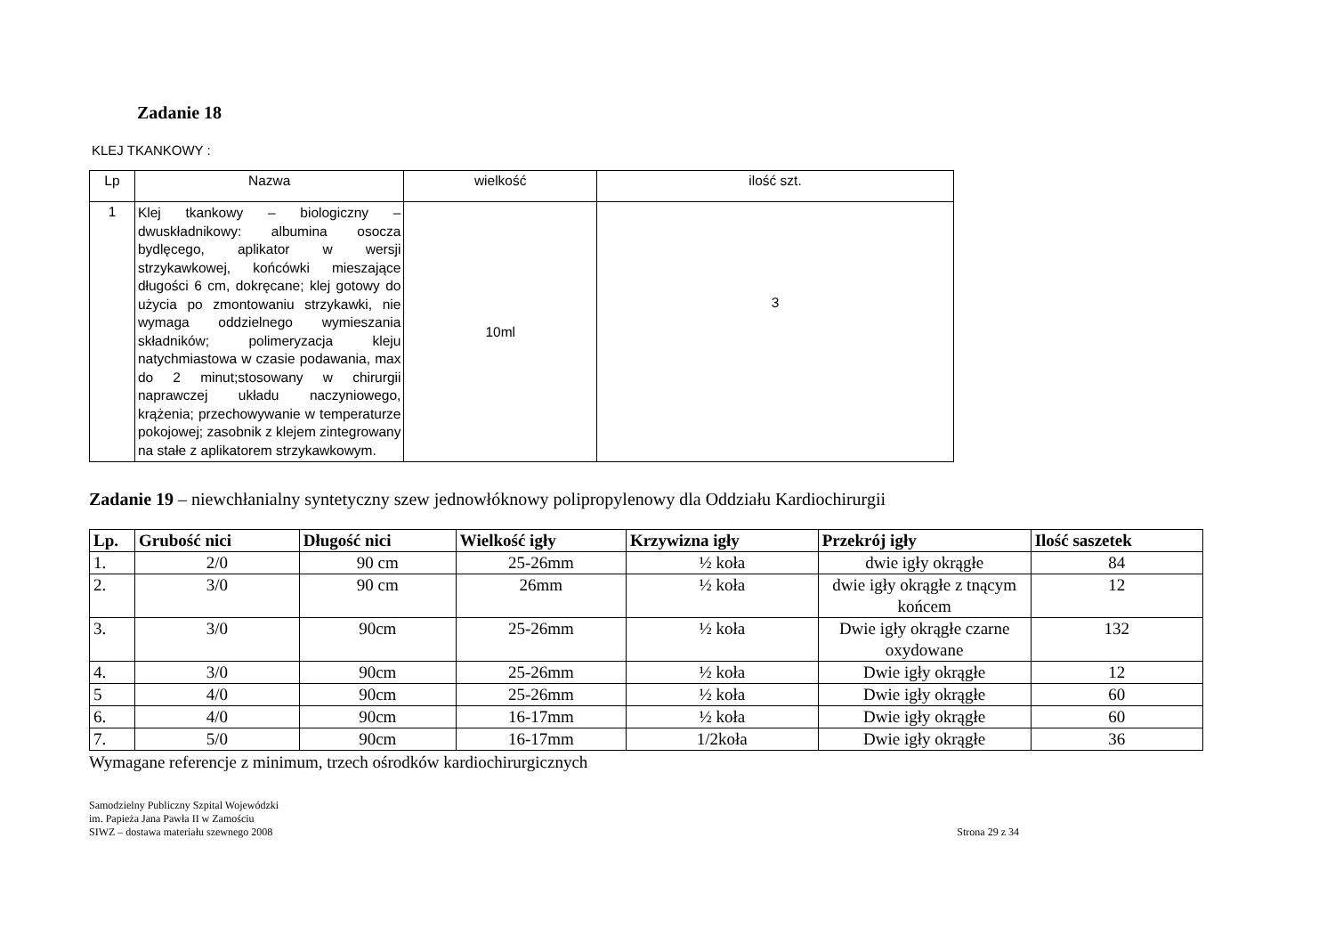Zadanie 18
KLEJ TKANKOWY :
| Lp | Nazwa | wielkość | ilość szt. |
| --- | --- | --- | --- |
| 1 | Klej tkankowy – biologiczny – dwuskładnikowy: albumina osocza bydlęcego, aplikator w wersji strzykawkowej, końcówki mieszające długości 6 cm, dokręcane; klej gotowy do użycia po zmontowaniu strzykawki, nie wymaga oddzielnego wymieszania składników; polimeryzacja kleju natychmiastowa w czasie podawania, max do 2 minut;stosowany w chirurgii naprawczej układu naczyniowego, krążenia; przechowywanie w temperaturze pokojowej; zasobnik z klejem zintegrowany na stałe z aplikatorem strzykawkowym. | 10ml | 3 |
Zadanie 19 – niewchłanialny syntetyczny szew jednowłóknowy polipropylenowy dla Oddziału Kardiochirurgii
| Lp. | Grubość nici | Długość nici | Wielkość igły | Krzywizna igły | Przekrój igły | Ilość saszetek |
| --- | --- | --- | --- | --- | --- | --- |
| 1. | 2/0 | 90 cm | 25-26mm | ½ koła | dwie igły okrągłe | 84 |
| 2. | 3/0 | 90 cm | 26mm | ½ koła | dwie igły okrągłe z tnącym końcem | 12 |
| 3. | 3/0 | 90cm | 25-26mm | ½ koła | Dwie igły okrągłe czarne oxydowane | 132 |
| 4. | 3/0 | 90cm | 25-26mm | ½ koła | Dwie igły okrągłe | 12 |
| 5 | 4/0 | 90cm | 25-26mm | ½ koła | Dwie igły okrągłe | 60 |
| 6. | 4/0 | 90cm | 16-17mm | ½ koła | Dwie igły okrągłe | 60 |
| 7. | 5/0 | 90cm | 16-17mm | 1/2koła | Dwie igły okrągłe | 36 |
Wymagane referencje z minimum, trzech ośrodków kardiochirurgicznych
Samodzielny Publiczny Szpital Wojewódzki
im. Papieża Jana Pawła II w Zamościu
SIWZ – dostawa materiału szewnego 2008
Strona 29 z 34